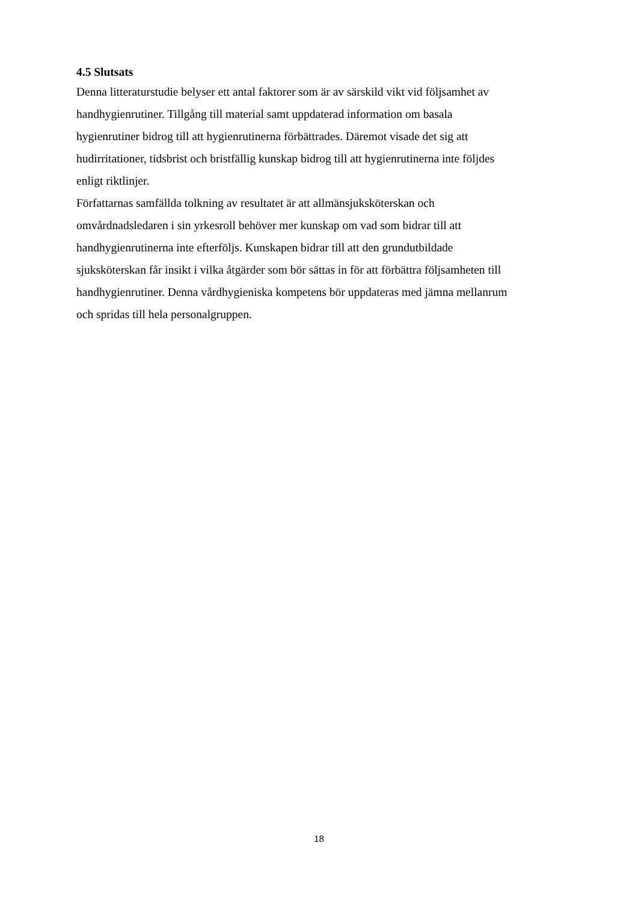4.5 Slutsats
Denna litteraturstudie belyser ett antal faktorer som är av särskild vikt vid följsamhet av
handhygienrutiner. Tillgång till material samt uppdaterad information om basala
hygienrutiner bidrog till att hygienrutinerna förbättrades. Däremot visade det sig att
hudirritationer, tidsbrist och bristfällig kunskap bidrog till att hygienrutinerna inte följdes
enligt riktlinjer.
Författarnas samfällda tolkning av resultatet är att allmänsjuksköterskan och
omvårdnadsledaren i sin yrkesroll behöver mer kunskap om vad som bidrar till att
handhygienrutinerna inte efterföljs. Kunskapen bidrar till att den grundutbildade
sjuksköterskan får insikt i vilka åtgärder som bör sättas in för att förbättra följsamheten till
handhygienrutiner. Denna vårdhygieniska kompetens bör uppdateras med jämna mellanrum
och spridas till hela personalgruppen.
18